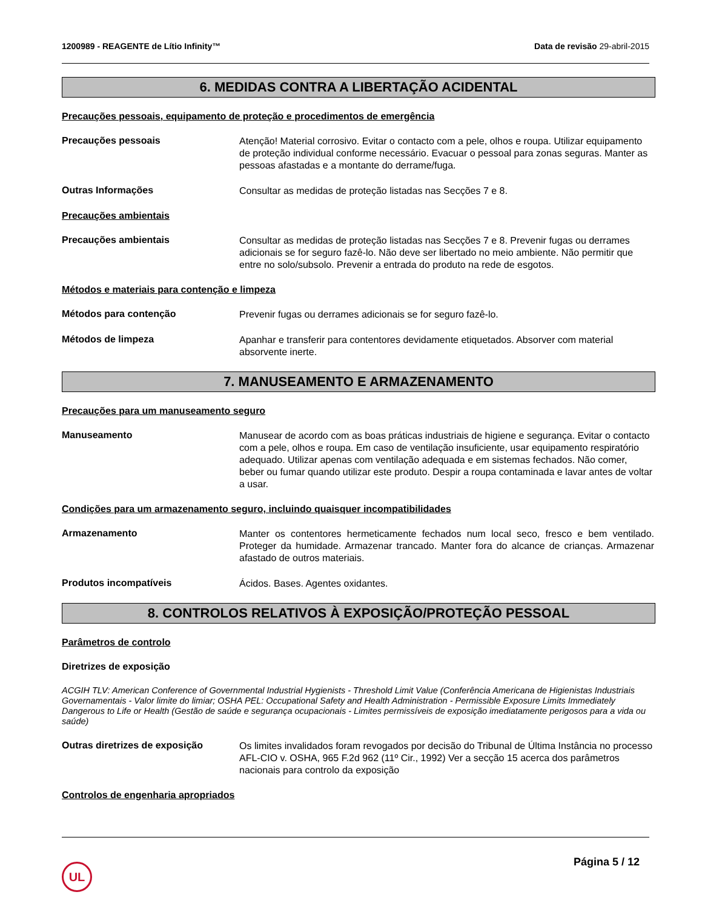1200989 - REAGENTE de Lítio Infinity™ Data de revisão 29-abril-2015
6. MEDIDAS CONTRA A LIBERTAÇÃO ACIDENTAL
Precauções pessoais, equipamento de proteção e procedimentos de emergência
Precauções pessoais
Atenção! Material corrosivo. Evitar o contacto com a pele, olhos e roupa. Utilizar equipamento de proteção individual conforme necessário. Evacuar o pessoal para zonas seguras. Manter as pessoas afastadas e a montante do derrame/fuga.
Outras Informações
Consultar as medidas de proteção listadas nas Secções 7 e 8.
Precauções ambientais
Precauções ambientais
Consultar as medidas de proteção listadas nas Secções 7 e 8. Prevenir fugas ou derrames adicionais se for seguro fazê-lo. Não deve ser libertado no meio ambiente. Não permitir que entre no solo/subsolo. Prevenir a entrada do produto na rede de esgotos.
Métodos e materiais para contenção e limpeza
Métodos para contenção
Prevenir fugas ou derrames adicionais se for seguro fazê-lo.
Métodos de limpeza
Apanhar e transferir para contentores devidamente etiquetados. Absorver com material absorvente inerte.
7. MANUSEAMENTO E ARMAZENAMENTO
Precauções para um manuseamento seguro
Manuseamento
Manusear de acordo com as boas práticas industriais de higiene e segurança. Evitar o contacto com a pele, olhos e roupa. Em caso de ventilação insuficiente, usar equipamento respiratório adequado. Utilizar apenas com ventilação adequada e em sistemas fechados. Não comer, beber ou fumar quando utilizar este produto. Despir a roupa contaminada e lavar antes de voltar a usar.
Condições para um armazenamento seguro, incluindo quaisquer incompatibilidades
Armazenamento
Manter os contentores hermeticamente fechados num local seco, fresco e bem ventilado. Proteger da humidade. Armazenar trancado. Manter fora do alcance de crianças. Armazenar afastado de outros materiais.
Produtos incompatíveis
Ácidos. Bases. Agentes oxidantes.
8. CONTROLOS RELATIVOS À EXPOSIÇÃO/PROTEÇÃO PESSOAL
Parâmetros de controlo
Diretrizes de exposição
ACGIH TLV: American Conference of Governmental Industrial Hygienists - Threshold Limit Value (Conferência Americana de Higienistas Industriais Governamentais - Valor limite do limiar; OSHA PEL: Occupational Safety and Health Administration - Permissible Exposure Limits Immediately Dangerous to Life or Health (Gestão de saúde e segurança ocupacionais - Limites permissíveis de exposição imediatamente perigosos para a vida ou saúde)
Outras diretrizes de exposição
Os limites invalidados foram revogados por decisão do Tribunal de Última Instância no processo AFL-CIO v. OSHA, 965 F.2d 962 (11º Cir., 1992) Ver a secção 15 acerca dos parâmetros nacionais para controlo da exposição
Controlos de engenharia apropriados
UL
Página 5 / 12